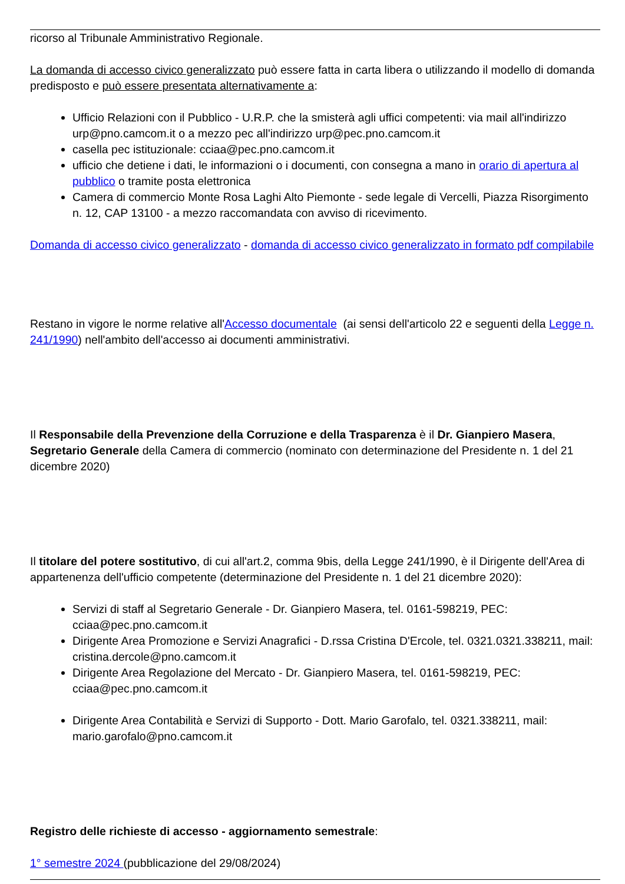ricorso al Tribunale Amministrativo Regionale.
La domanda di accesso civico generalizzato può essere fatta in carta libera o utilizzando il modello di domanda predisposto e può essere presentata alternativamente a:
Ufficio Relazioni con il Pubblico - U.R.P. che la smisterà agli uffici competenti: via mail all'indirizzo urp@pno.camcom.it o a mezzo pec all'indirizzo urp@pec.pno.camcom.it
casella pec istituzionale: cciaa@pec.pno.camcom.it
ufficio che detiene i dati, le informazioni o i documenti, con consegna a mano in orario di apertura al pubblico o tramite posta elettronica
Camera di commercio Monte Rosa Laghi Alto Piemonte - sede legale di Vercelli, Piazza Risorgimento n. 12, CAP 13100 - a mezzo raccomandata con avviso di ricevimento.
Domanda di accesso civico generalizzato - domanda di accesso civico generalizzato in formato pdf compilabile
Restano in vigore le norme relative all'Accesso documentale (ai sensi dell'articolo 22 e seguenti della Legge n. 241/1990) nell'ambito dell'accesso ai documenti amministrativi.
Il Responsabile della Prevenzione della Corruzione e della Trasparenza è il Dr. Gianpiero Masera, Segretario Generale della Camera di commercio (nominato con determinazione del Presidente n. 1 del 21 dicembre 2020)
Il titolare del potere sostitutivo, di cui all'art.2, comma 9bis, della Legge 241/1990, è il Dirigente dell'Area di appartenenza dell'ufficio competente (determinazione del Presidente n. 1 del 21 dicembre 2020):
Servizi di staff al Segretario Generale - Dr. Gianpiero Masera, tel. 0161-598219, PEC: cciaa@pec.pno.camcom.it
Dirigente Area Promozione e Servizi Anagrafici - D.rssa Cristina D'Ercole, tel. 0321.0321.338211, mail: cristina.dercole@pno.camcom.it
Dirigente Area Regolazione del Mercato - Dr. Gianpiero Masera, tel. 0161-598219, PEC: cciaa@pec.pno.camcom.it
Dirigente Area Contabilità e Servizi di Supporto - Dott. Mario Garofalo, tel. 0321.338211, mail: mario.garofalo@pno.camcom.it
Registro delle richieste di accesso - aggiornamento semestrale:
1° semestre 2024 (pubblicazione del 29/08/2024)